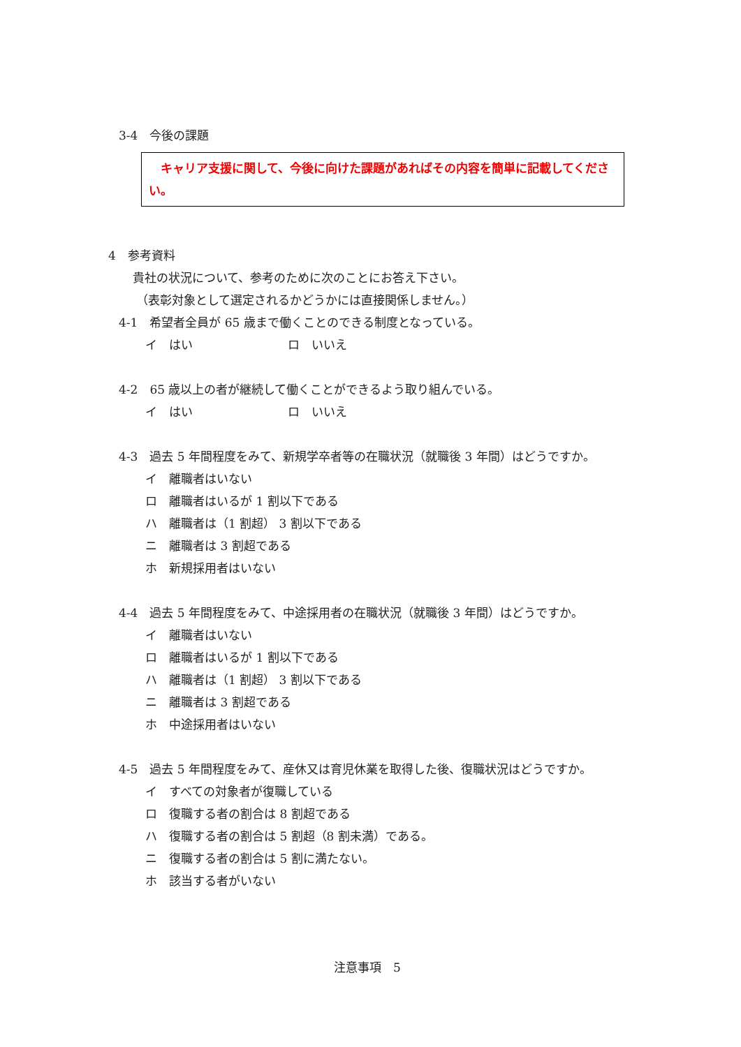3-4　今後の課題
　キャリア支援に関して、今後に向けた課題があればその内容を簡単に記載してください。
4　参考資料
貴社の状況について、参考のために次のことにお答え下さい。
（表彰対象として選定されるかどうかには直接関係しません。）
4-1　希望者全員が 65 歳まで働くことのできる制度となっている。
イ　はい　　　　　　　　ロ　いいえ
4-2　65 歳以上の者が継続して働くことができるよう取り組んでいる。
イ　はい　　　　　　　　ロ　いいえ
4-3　過去 5 年間程度をみて、新規学卒者等の在職状況（就職後 3 年間）はどうですか。
イ　離職者はいない
ロ　離職者はいるが 1 割以下である
ハ　離職者は（1 割超） 3 割以下である
ニ　離職者は 3 割超である
ホ　新規採用者はいない
4-4　過去 5 年間程度をみて、中途採用者の在職状況（就職後 3 年間）はどうですか。
イ　離職者はいない
ロ　離職者はいるが 1 割以下である
ハ　離職者は（1 割超） 3 割以下である
ニ　離職者は 3 割超である
ホ　中途採用者はいない
4-5　過去 5 年間程度をみて、産休又は育児休業を取得した後、復職状況はどうですか。
イ　すべての対象者が復職している
ロ　復職する者の割合は 8 割超である
ハ　復職する者の割合は 5 割超（8 割未満）である。
ニ　復職する者の割合は 5 割に満たない。
ホ　該当する者がいない
注意事項　5